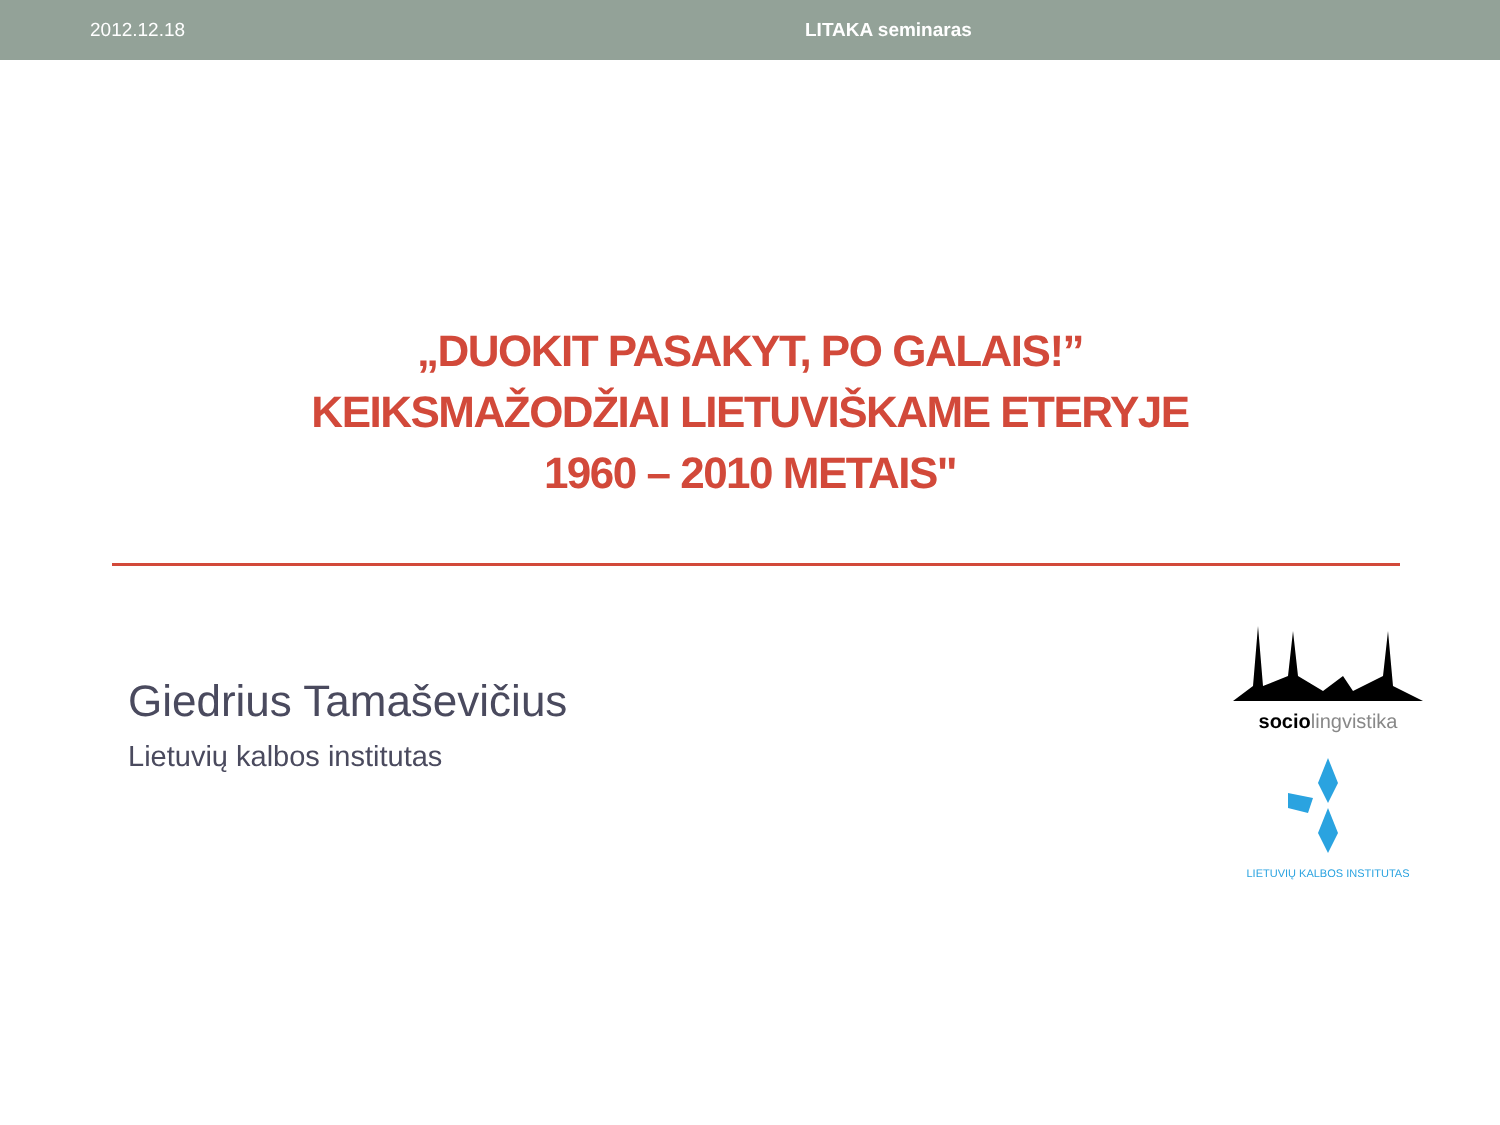2012.12.18 LITAKA seminaras
„DUOKIT PASAKYT, PO GALAIS!”
KEIKSMAŽODŽIAI LIETUVIŠKAME ETERYJE
1960 – 2010 METAIS"
Giedrius Tamaševičius
Lietuvių kalbos institutas
socio lingvistika
LIETUVIŲ KALBOS INSTITUTAS